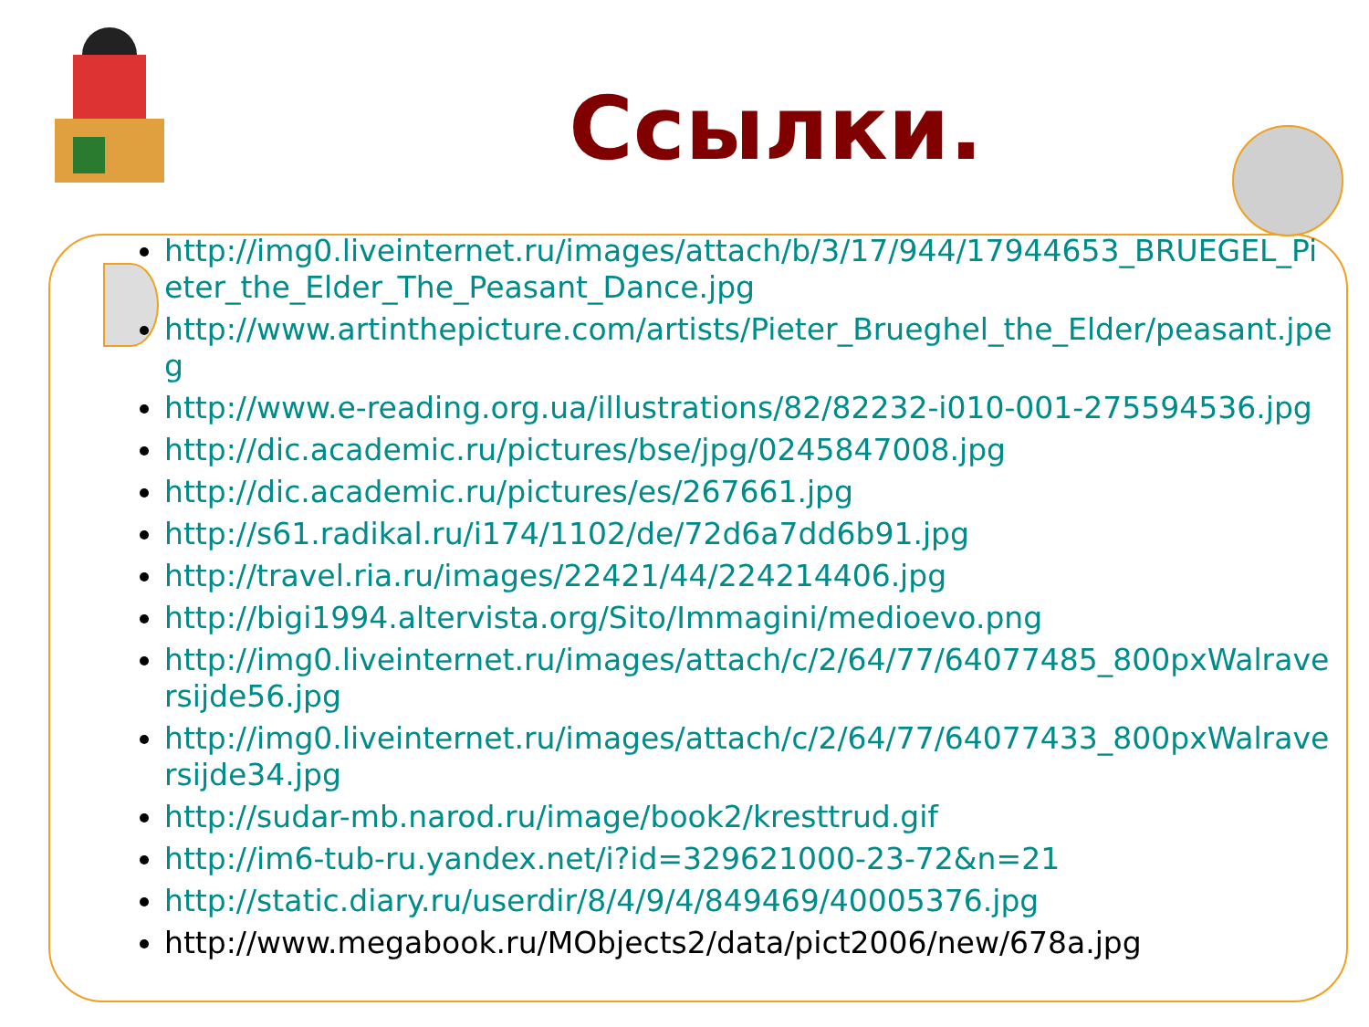Ссылки.
http://img0.liveinternet.ru/images/attach/b/3/17/944/17944653_BRUEGEL_Pieter_the_Elder_The_Peasant_Dance.jpg
http://www.artinthepicture.com/artists/Pieter_Brueghel_the_Elder/peasant.jpeg
http://www.e-reading.org.ua/illustrations/82/82232-i010-001-275594536.jpg
http://dic.academic.ru/pictures/bse/jpg/0245847008.jpg
http://dic.academic.ru/pictures/es/267661.jpg
http://s61.radikal.ru/i174/1102/de/72d6a7dd6b91.jpg
http://travel.ria.ru/images/22421/44/224214406.jpg
http://bigi1994.altervista.org/Sito/Immagini/medioevo.png
http://img0.liveinternet.ru/images/attach/c/2/64/77/64077485_800pxWalraversijde56.jpg
http://img0.liveinternet.ru/images/attach/c/2/64/77/64077433_800pxWalraversijde34.jpg
http://sudar-mb.narod.ru/image/book2/kresttrud.gif
http://im6-tub-ru.yandex.net/i?id=329621000-23-72&n=21
http://static.diary.ru/userdir/8/4/9/4/849469/40005376.jpg
http://www.megabook.ru/MObjects2/data/pict2006/new/678a.jpg